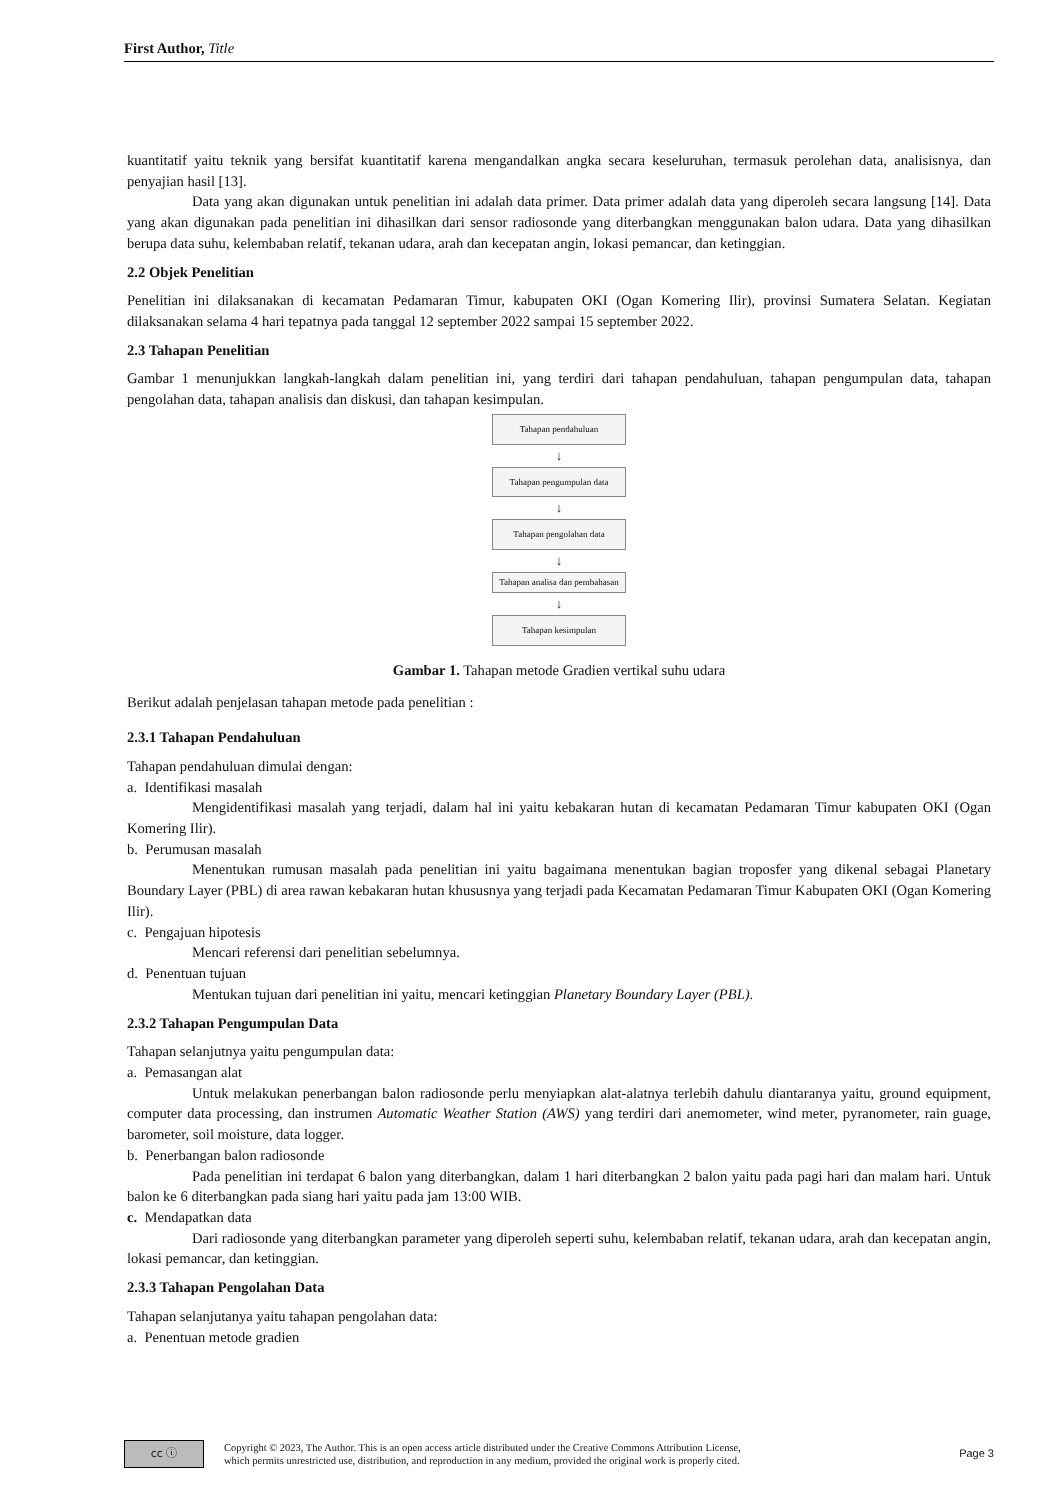First Author, Title
kuantitatif yaitu teknik yang bersifat kuantitatif karena mengandalkan angka secara keseluruhan, termasuk perolehan data, analisisnya, dan penyajian hasil [13].
Data yang akan digunakan untuk penelitian ini adalah data primer. Data primer adalah data yang diperoleh secara langsung [14]. Data yang akan digunakan pada penelitian ini dihasilkan dari sensor radiosonde yang diterbangkan menggunakan balon udara. Data yang dihasilkan berupa data suhu, kelembaban relatif, tekanan udara, arah dan kecepatan angin, lokasi pemancar, dan ketinggian.
2.2 Objek Penelitian
Penelitian ini dilaksanakan di kecamatan Pedamaran Timur, kabupaten OKI (Ogan Komering Ilir), provinsi Sumatera Selatan. Kegiatan dilaksanakan selama 4 hari tepatnya pada tanggal 12 september 2022 sampai 15 september 2022.
2.3 Tahapan Penelitian
Gambar 1 menunjukkan langkah-langkah dalam penelitian ini, yang terdiri dari tahapan pendahuluan, tahapan pengumpulan data, tahapan pengolahan data, tahapan analisis dan diskusi, dan tahapan kesimpulan.
Tahapan pendahuluan
↓
Tahapan pengumpulan data
↓
Tahapan pengolahan data
↓
Tahapan analisa dan pembahasan
↓
Tahapan kesimpulan
Gambar 1. Tahapan metode Gradien vertikal suhu udara
Berikut adalah penjelasan tahapan metode pada penelitian :
2.3.1 Tahapan Pendahuluan
Tahapan pendahuluan dimulai dengan:
a. Identifikasi masalah
Mengidentifikasi masalah yang terjadi, dalam hal ini yaitu kebakaran hutan di kecamatan Pedamaran Timur kabupaten OKI (Ogan Komering Ilir).
b. Perumusan masalah
Menentukan rumusan masalah pada penelitian ini yaitu bagaimana menentukan bagian troposfer yang dikenal sebagai Planetary Boundary Layer (PBL) di area rawan kebakaran hutan khususnya yang terjadi pada Kecamatan Pedamaran Timur Kabupaten OKI (Ogan Komering Ilir).
c. Pengajuan hipotesis
Mencari referensi dari penelitian sebelumnya.
d. Penentuan tujuan
Mentukan tujuan dari penelitian ini yaitu, mencari ketinggian Planetary Boundary Layer (PBL).
2.3.2 Tahapan Pengumpulan Data
Tahapan selanjutnya yaitu pengumpulan data:
a. Pemasangan alat
Untuk melakukan penerbangan balon radiosonde perlu menyiapkan alat-alatnya terlebih dahulu diantaranya yaitu, ground equipment, computer data processing, dan instrumen Automatic Weather Station (AWS) yang terdiri dari anemometer, wind meter, pyranometer, rain guage, barometer, soil moisture, data logger.
b. Penerbangan balon radiosonde
Pada penelitian ini terdapat 6 balon yang diterbangkan, dalam 1 hari diterbangkan 2 balon yaitu pada pagi hari dan malam hari. Untuk balon ke 6 diterbangkan pada siang hari yaitu pada jam 13:00 WIB.
c. Mendapatkan data
Dari radiosonde yang diterbangkan parameter yang diperoleh seperti suhu, kelembaban relatif, tekanan udara, arah dan kecepatan angin, lokasi pemancar, dan ketinggian.
2.3.3 Tahapan Pengolahan Data
Tahapan selanjutanya yaitu tahapan pengolahan data:
a. Penentuan metode gradien
cc ⓘ
Copyright © 2023, The Author. This is an open access article distributed under the Creative Commons Attribution License,
which permits unrestricted use, distribution, and reproduction in any medium, provided the original work is properly cited.
Page 3